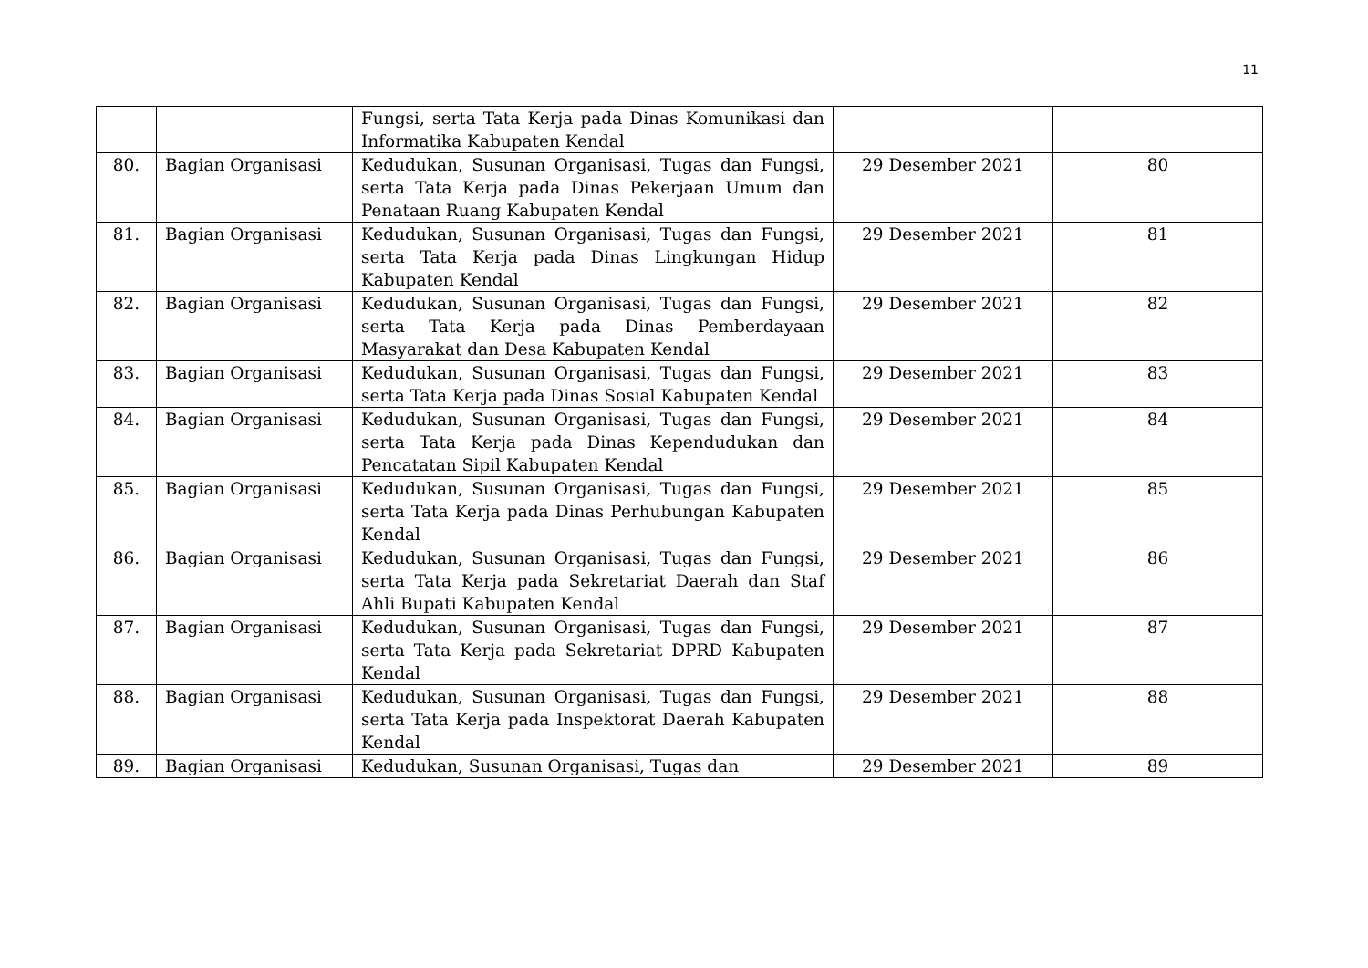11
| | | Fungsi, serta Tata Kerja pada Dinas Komunikasi dan Informatika Kabupaten Kendal | | |
| 80. | Bagian Organisasi | Kedudukan, Susunan Organisasi, Tugas dan Fungsi, serta Tata Kerja pada Dinas Pekerjaan Umum dan Penataan Ruang Kabupaten Kendal | 29 Desember 2021 | 80 |
| 81. | Bagian Organisasi | Kedudukan, Susunan Organisasi, Tugas dan Fungsi, serta Tata Kerja pada Dinas Lingkungan Hidup Kabupaten Kendal | 29 Desember 2021 | 81 |
| 82. | Bagian Organisasi | Kedudukan, Susunan Organisasi, Tugas dan Fungsi, serta Tata Kerja pada Dinas Pemberdayaan Masyarakat dan Desa Kabupaten Kendal | 29 Desember 2021 | 82 |
| 83. | Bagian Organisasi | Kedudukan, Susunan Organisasi, Tugas dan Fungsi, serta Tata Kerja pada Dinas Sosial Kabupaten Kendal | 29 Desember 2021 | 83 |
| 84. | Bagian Organisasi | Kedudukan, Susunan Organisasi, Tugas dan Fungsi, serta Tata Kerja pada Dinas Kependudukan dan Pencatatan Sipil Kabupaten Kendal | 29 Desember 2021 | 84 |
| 85. | Bagian Organisasi | Kedudukan, Susunan Organisasi, Tugas dan Fungsi, serta Tata Kerja pada Dinas Perhubungan Kabupaten Kendal | 29 Desember 2021 | 85 |
| 86. | Bagian Organisasi | Kedudukan, Susunan Organisasi, Tugas dan Fungsi, serta Tata Kerja pada Sekretariat Daerah dan Staf Ahli Bupati Kabupaten Kendal | 29 Desember 2021 | 86 |
| 87. | Bagian Organisasi | Kedudukan, Susunan Organisasi, Tugas dan Fungsi, serta Tata Kerja pada Sekretariat DPRD Kabupaten Kendal | 29 Desember 2021 | 87 |
| 88. | Bagian Organisasi | Kedudukan, Susunan Organisasi, Tugas dan Fungsi, serta Tata Kerja pada Inspektorat Daerah Kabupaten Kendal | 29 Desember 2021 | 88 |
| 89. | Bagian Organisasi | Kedudukan, Susunan Organisasi, Tugas dan | 29 Desember 2021 | 89 |